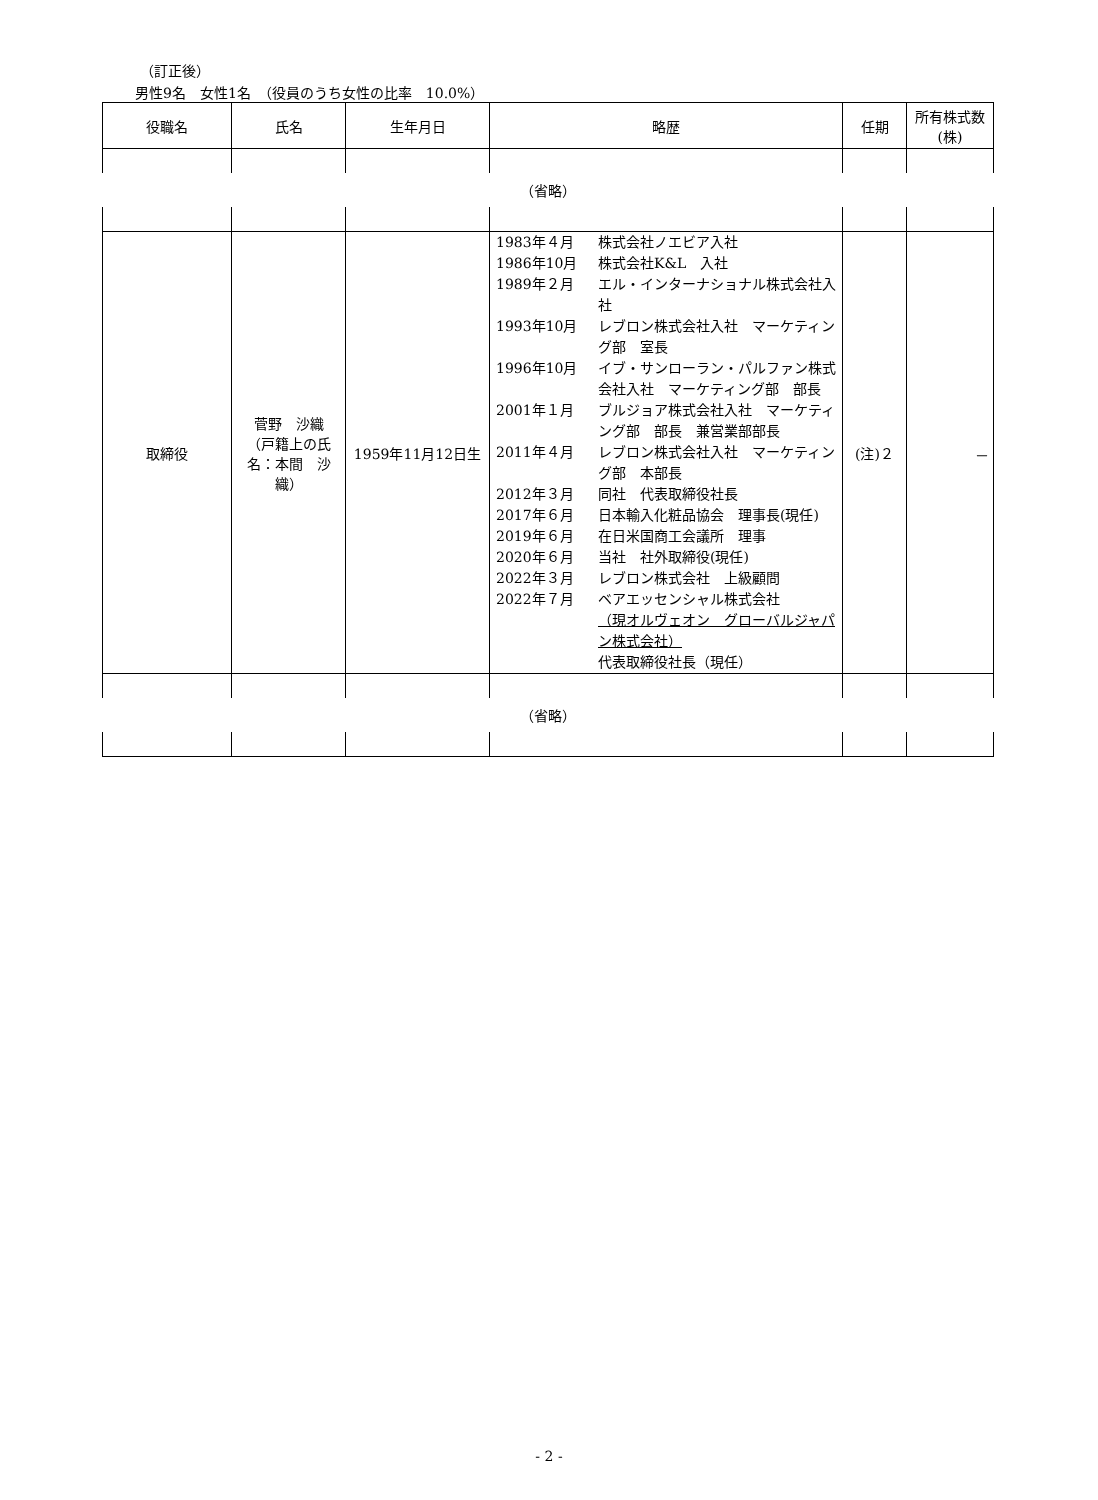（訂正後）
男性9名　女性1名　（役員のうち女性の比率　10.0%）
| 役職名 | 氏名 | 生年月日 | 略歴 | 任期 | 所有株式数 (株) |
| --- | --- | --- | --- | --- | --- |
| （省略） | | | | | |
| 取締役 | 菅野 沙織 （戸籍上の氏名：本間 沙織） | 1959年11月12日生 | / 1983年４月 / 株式会社ノエビア入社 / / 1986年10月 / 株式会社K&L 入社 / / 1989年２月 / エル・インターナショナル株式会社入社 / / 1993年10月 / レブロン株式会社入社 マーケティング部 室長 / / 1996年10月 / イブ・サンローラン・パルファン株式会社入社 マーケティング部 部長 / / 2001年１月 / ブルジョア株式会社入社 マーケティング部 部長 兼営業部部長 / / 2011年４月 / レブロン株式会社入社 マーケティング部 本部長 / / 2012年３月 / 同社 代表取締役社長 / / 2017年６月 / 日本輸入化粧品協会 理事長(現任) / / 2019年６月 / 在日米国商工会議所 理事 / / 2020年６月 / 当社 社外取締役(現任) / / 2022年３月 / レブロン株式会社 上級顧問 / / 2022年７月 / ベアエッセンシャル株式会社 （現オルヴェオン グローバルジャパン株式会社） 代表取締役社長（現任） / | (注)２ | － |
| （省略） | | | | | |
- 2 -